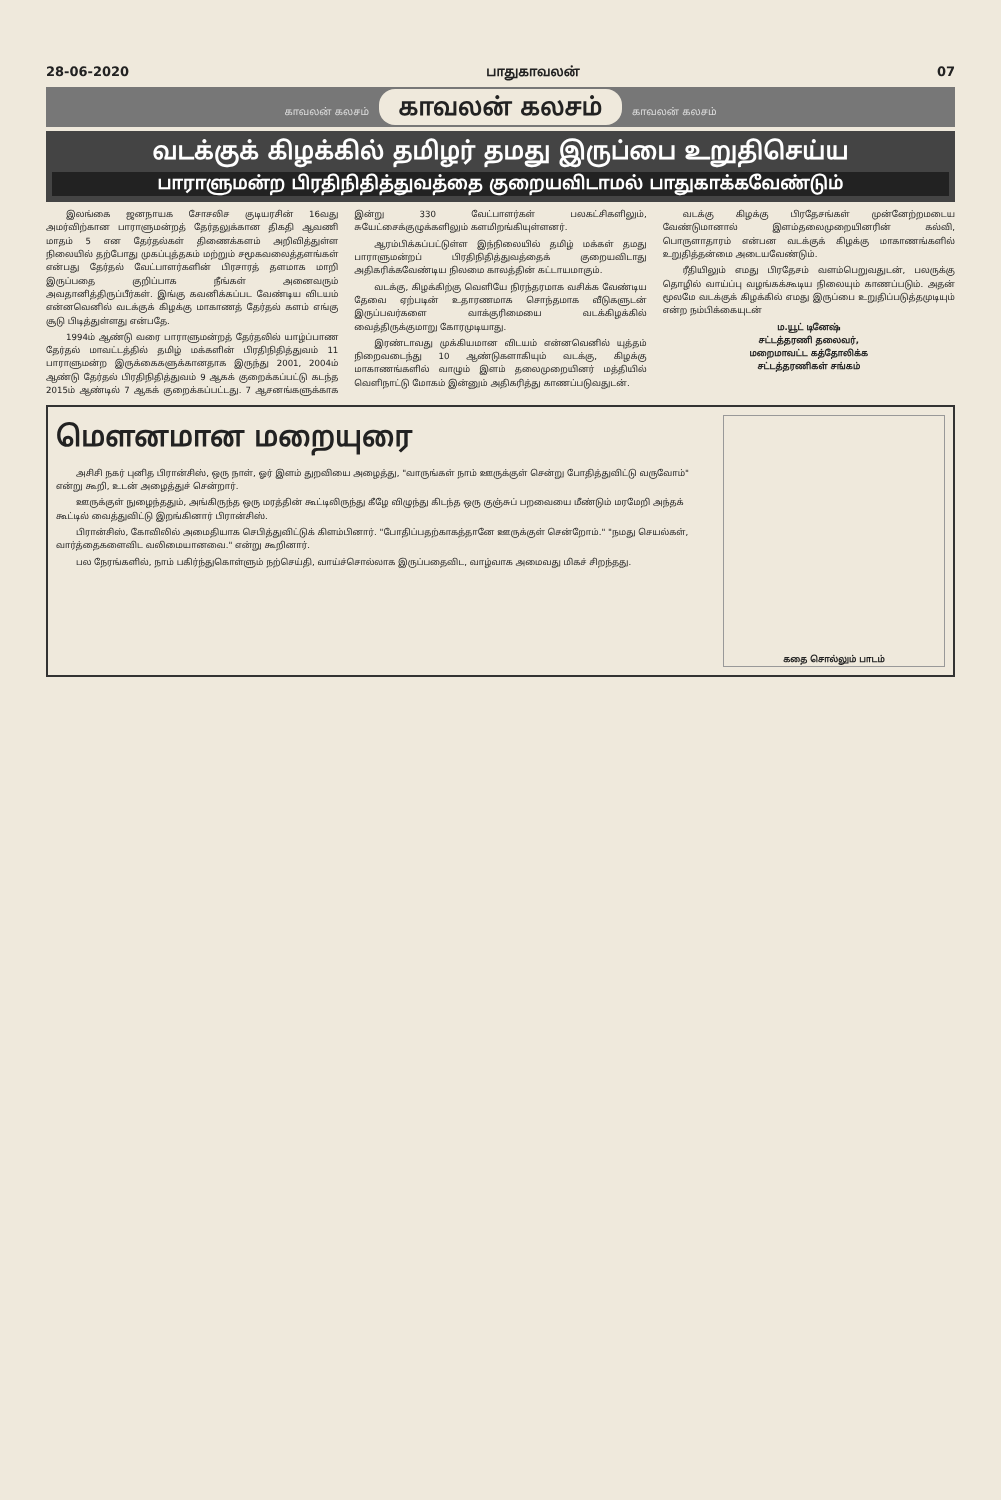28-06-2020 பாதுகாவலன் 07
காவலன் கலசம் காவலன் கலசம் காவலன் கலசம்
வடக்குக் கிழக்கில் தமிழர் தமது இருப்பை உறுதிசெய்ய
பாராளுமன்ற பிரதிநிதித்துவத்தை குறையவிடாமல் பாதுகாக்கவேண்டும்
இலங்கை ஜனநாயக சோசலிச குடியரசின் 16வது அமர்விற்கான பாராளுமன்றத் தேர்தலுக்கான திகதி ஆவணி மாதம் 5 என தேர்தல்கள் திணைக்களம் அறிவித்துள்ள நிலையில் தற்போது முகப்புத்தகம் மற்றும் சமூகவலைத்தளங்கள் என்பது தேர்தல் வேட்பாளர்களின் பிரசாரத் தளமாக மாறி இருப்பதை குறிப்பாக நீங்கள் அனைவரும் அவதானித்திருப்பீர்கள். இங்கு கவனிக்கப்பட வேண்டிய விடயம் என்னவெனில் வடக்குக் கிழக்கு மாகாணத் தேர்தல் களம் எங்கு சூடு பிடித்துள்ளது என்பதே.
1994ம் ஆண்டு வரை பாராளுமன்றத் தேர்தலில் யாழ்ப்பாண தேர்தல் மாவட்டத்தில் தமிழ் மக்களின் பிரதிநிதித்துவம் 11 பாராளுமன்ற இருக்கைகளுக்கானதாக இருந்து 2001, 2004ம் ஆண்டு தேர்தல் பிரதிநிதித்துவம் 9 ஆகக் குறைக்கப்பட்டு கடந்த 2015ம் ஆண்டில் 7 ஆகக் குறைக்கப்பட்டது. 7 ஆசனங்களுக்காக இன்று 330 வேட்பாளர்கள் பலகட்சிகளிலும், சுயேட்சைக்குழுக்களிலும் களமிறங்கியுள்ளனர்.
ஆரம்பிக்கப்பட்டுள்ள இந்நிலையில் தமிழ் மக்கள் தமது பாராளுமன்றப் பிரதிநிதித்துவத்தைக் குறையவிடாது அதிகரிக்கவேண்டிய நிலமை காலத்தின் கட்டாயமாகும்.
வடக்கு, கிழக்கிற்கு வெளியே நிரந்தரமாக வசிக்க வேண்டிய தேவை ஏற்படின் உதாரணமாக சொந்தமாக வீடுகளுடன் இருப்பவர்களை வாக்குரிமையை வடக்கிழக்கில் வைத்திருக்குமாறு கோரமுடியாது.
இரண்டாவது முக்கியமான விடயம் என்னவெனில் யுத்தம் நிறைவடைந்து 10 ஆண்டுகளாகியும் வடக்கு, கிழக்கு மாகாணங்களில் வாழும் இளம் தலைமுறையினர் மத்தியில் வெளிநாட்டு மோகம் இன்னும் அதிகரித்து காணப்படுவதுடன்.
வடக்கு கிழக்கு பிரதேசங்கள் முன்னேற்றமடைய வேண்டுமானால் இளம்தலைமுறையினரின் கல்வி, பொருளாதாரம் என்பன வடக்குக் கிழக்கு மாகாணங்களில் உறுதித்தன்மை அடையவேண்டும்.
ரீதியிலும் எமது பிரதேசம் வளம்பெறுவதுடன், பலருக்கு தொழில் வாய்ப்பு வழங்கக்கூடிய நிலையும் காணப்படும். அதன் மூலமே வடக்குக் கிழக்கில் எமது இருப்பை உறுதிப்படுத்தமுடியும் என்ற நம்பிக்கையுடன்
ம.யூட் டினேஷ்
சட்டத்தரணி தலைவர்,
மறைமாவட்ட கத்தோலிக்க
சட்டத்தரணிகள் சங்கம்
மௌனமான மறையுரை
அசிசி நகர் புனித பிரான்சிஸ், ஒரு நாள், ஓர் இளம் துறவியை அழைத்து, "வாருங்கள் நாம் ஊருக்குள் சென்று போதித்துவிட்டு வருவோம்" என்று கூறி, உடன் அழைத்துச் சென்றார்.
ஊருக்குள் நுழைந்ததும், அங்கிருந்த ஒரு மரத்தின் கூட்டிலிருந்து கீழே விழுந்து கிடந்த ஒரு குஞ்சுப் பறவையை மீண்டும் மரமேறி அந்தக் கூட்டில் வைத்துவிட்டு இறங்கினார் பிரான்சிஸ்.
பிரான்சிஸ், கோவிலில் அமைதியாக செபித்துவிட்டுக் கிளம்பினார். "போதிப்பதற்காகத்தானே ஊருக்குள் சென்றோம்." "நமது செயல்கள், வார்த்தைகளைவிட வலிமையானவை." என்று கூறினார்.
பல நேரங்களில், நாம் பகிர்ந்துகொள்ளும் நற்செய்தி, வாய்ச்சொல்லாக இருப்பதைவிட, வாழ்வாக அமைவது மிகச் சிறந்தது.
கதை சொல்லும் பாடம்